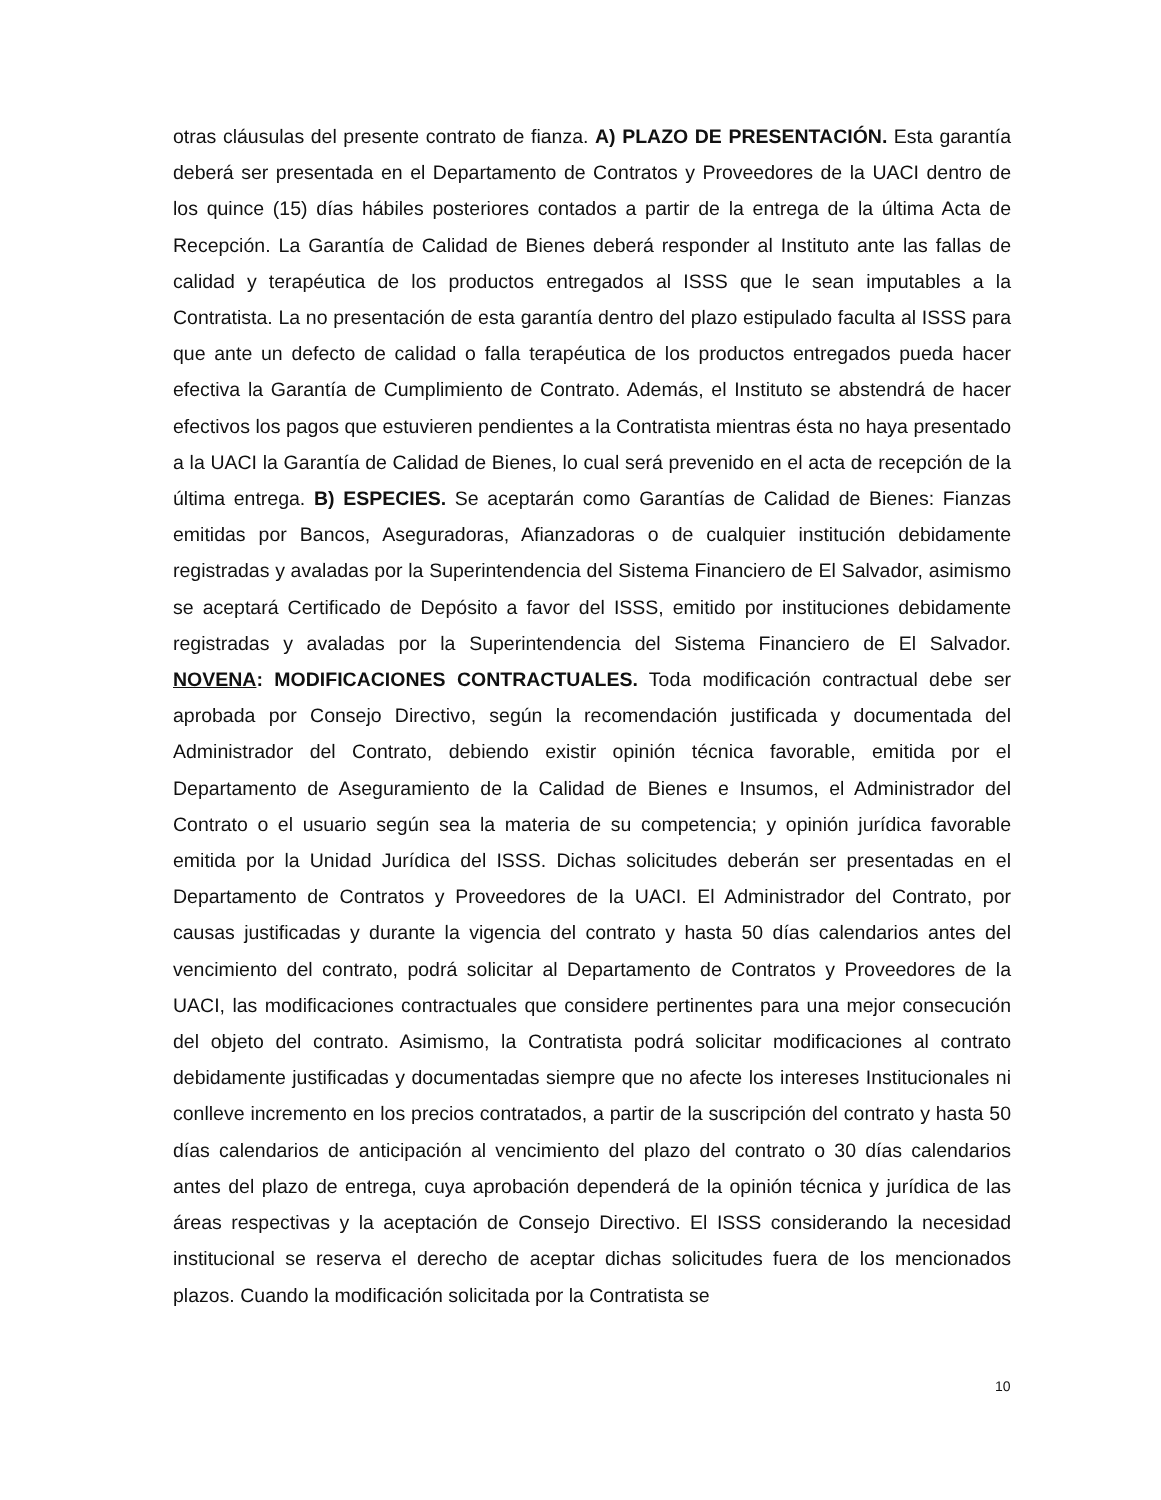otras cláusulas del presente contrato de fianza. A) PLAZO DE PRESENTACIÓN. Esta garantía deberá ser presentada en el Departamento de Contratos y Proveedores de la UACI dentro de los quince (15) días hábiles posteriores contados a partir de la entrega de la última Acta de Recepción. La Garantía de Calidad de Bienes deberá responder al Instituto ante las fallas de calidad y terapéutica de los productos entregados al ISSS que le sean imputables a la Contratista. La no presentación de esta garantía dentro del plazo estipulado faculta al ISSS para que ante un defecto de calidad o falla terapéutica de los productos entregados pueda hacer efectiva la Garantía de Cumplimiento de Contrato. Además, el Instituto se abstendrá de hacer efectivos los pagos que estuvieren pendientes a la Contratista mientras ésta no haya presentado a la UACI la Garantía de Calidad de Bienes, lo cual será prevenido en el acta de recepción de la última entrega. B) ESPECIES. Se aceptarán como Garantías de Calidad de Bienes: Fianzas emitidas por Bancos, Aseguradoras, Afianzadoras o de cualquier institución debidamente registradas y avaladas por la Superintendencia del Sistema Financiero de El Salvador, asimismo se aceptará Certificado de Depósito a favor del ISSS, emitido por instituciones debidamente registradas y avaladas por la Superintendencia del Sistema Financiero de El Salvador. NOVENA: MODIFICACIONES CONTRACTUALES. Toda modificación contractual debe ser aprobada por Consejo Directivo, según la recomendación justificada y documentada del Administrador del Contrato, debiendo existir opinión técnica favorable, emitida por el Departamento de Aseguramiento de la Calidad de Bienes e Insumos, el Administrador del Contrato o el usuario según sea la materia de su competencia; y opinión jurídica favorable emitida por la Unidad Jurídica del ISSS. Dichas solicitudes deberán ser presentadas en el Departamento de Contratos y Proveedores de la UACI. El Administrador del Contrato, por causas justificadas y durante la vigencia del contrato y hasta 50 días calendarios antes del vencimiento del contrato, podrá solicitar al Departamento de Contratos y Proveedores de la UACI, las modificaciones contractuales que considere pertinentes para una mejor consecución del objeto del contrato. Asimismo, la Contratista podrá solicitar modificaciones al contrato debidamente justificadas y documentadas siempre que no afecte los intereses Institucionales ni conlleve incremento en los precios contratados, a partir de la suscripción del contrato y hasta 50 días calendarios de anticipación al vencimiento del plazo del contrato o 30 días calendarios antes del plazo de entrega, cuya aprobación dependerá de la opinión técnica y jurídica de las áreas respectivas y la aceptación de Consejo Directivo. El ISSS considerando la necesidad institucional se reserva el derecho de aceptar dichas solicitudes fuera de los mencionados plazos. Cuando la modificación solicitada por la Contratista se
10